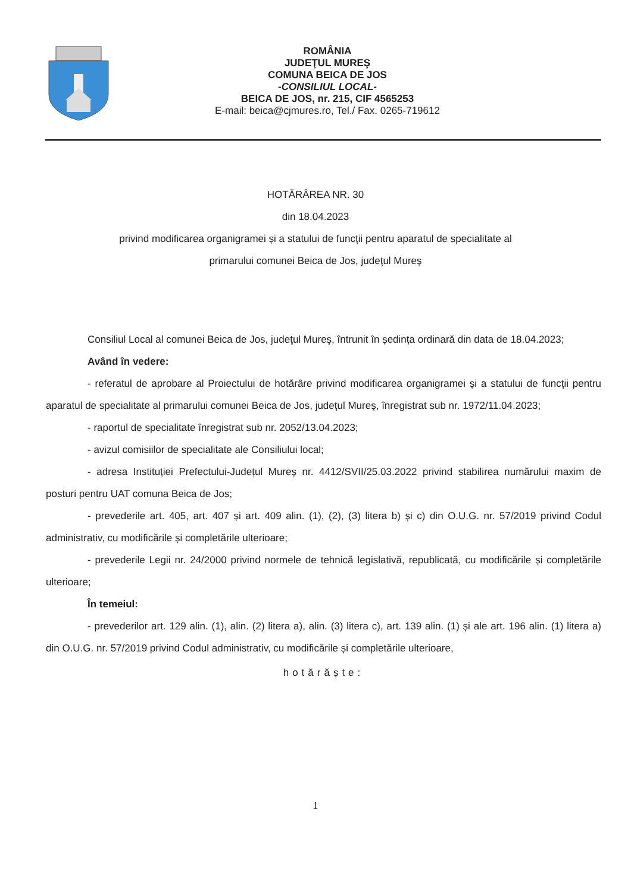ROMÂNIA
JUDEŢUL MUREŞ
COMUNA BEICA DE JOS
-CONSILIUL LOCAL-
BEICA DE JOS, nr. 215, CIF 4565253
E-mail: beica@cjmures.ro, Tel./ Fax. 0265-719612
HOTĂRÂREA NR. 30
din 18.04.2023
privind modificarea organigramei și a statului de funcţii pentru aparatul de specialitate al
primarului comunei Beica de Jos, judeţul Mureş
Consiliul Local al comunei Beica de Jos, judeţul Mureş, întrunit în ședința ordinară din data de 18.04.2023;
Având în vedere:
- referatul de aprobare al Proiectului de hotărâre privind modificarea organigramei și a statului de funcţii pentru aparatul de specialitate al primarului comunei Beica de Jos, judeţul Mureş, înregistrat sub nr. 1972/11.04.2023;
- raportul de specialitate înregistrat sub nr. 2052/13.04.2023;
- avizul comisiilor de specialitate ale Consiliului local;
- adresa Instituției Prefectului-Județul Mureș nr. 4412/SVII/25.03.2022 privind stabilirea numărului maxim de posturi pentru UAT comuna Beica de Jos;
- prevederile art. 405, art. 407 și art. 409 alin. (1), (2), (3) litera b) și c) din O.U.G. nr. 57/2019 privind Codul administrativ, cu modificările și completările ulterioare;
- prevederile Legii nr. 24/2000 privind normele de tehnică legislativă, republicată, cu modificările și completările ulterioare;
În temeiul:
- prevederilor art. 129 alin. (1), alin. (2) litera a), alin. (3) litera c), art. 139 alin. (1) și ale art. 196 alin. (1) litera a) din O.U.G. nr. 57/2019 privind Codul administrativ, cu modificările și completările ulterioare,
hotărăște:
1